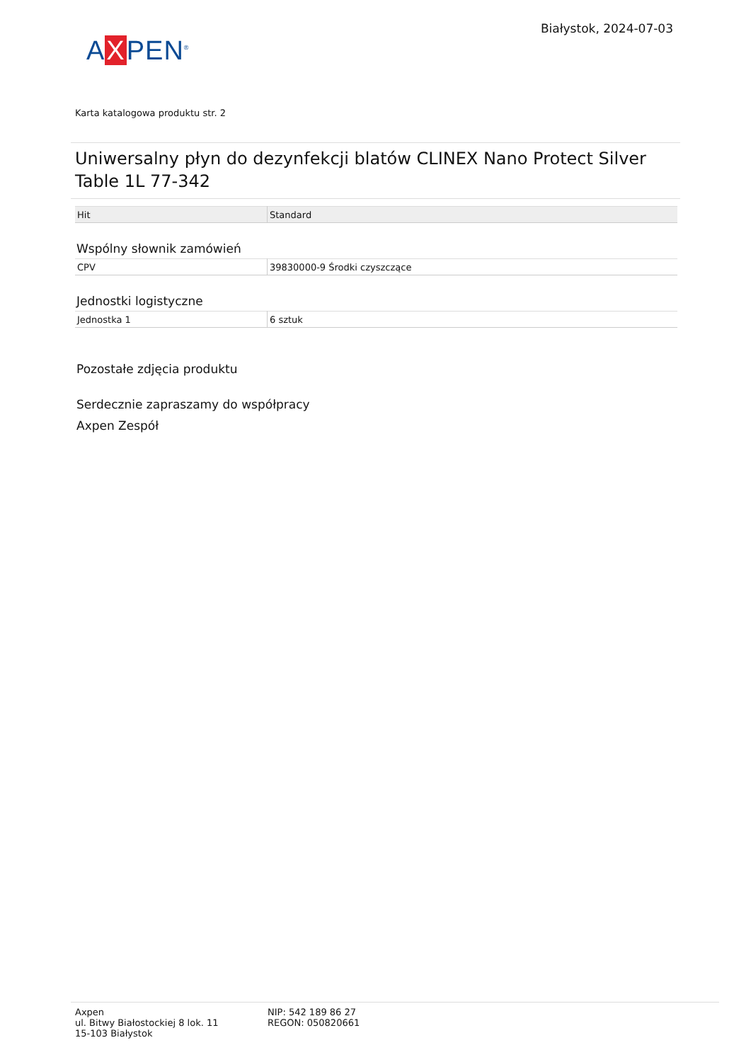AXPEN<sup>®</sup>
Białystok, 2024-07-03
Karta katalogowa produktu str. 2
Uniwersalny płyn do dezynfekcji blatów CLINEX Nano Protect Silver Table 1L 77-342
| Hit | Standard |
Wspólny słownik zamówień
| CPV | 39830000-9 Środki czyszczące |
Jednostki logistyczne
| Jednostka 1 | 6 sztuk |
Pozostałe zdjęcia produktu
Serdecznie zapraszamy do współpracy
Axpen Zespół
Axpen
ul. Bitwy Białostockiej 8 lok. 11
15-103 Białystok
NIP: 542 189 86 27
REGON: 050820661